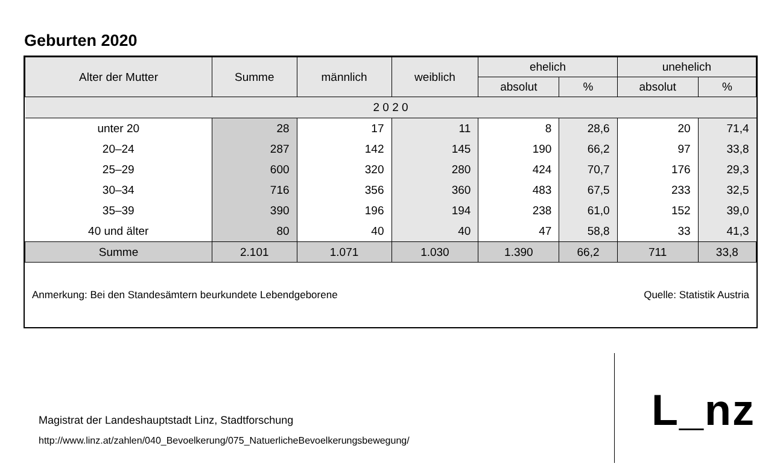Geburten 2020
| Alter der Mutter | Summe | männlich | weiblich | ehelich | | unehelich | |
| --- | --- | --- | --- | --- | --- | --- | --- |
| | | | | absolut | % | absolut | % |
| 2 0 2 0 | | | | | | | |
| unter 20 | 28 | 17 | 11 | 8 | 28,6 | 20 | 71,4 |
| 20–24 | 287 | 142 | 145 | 190 | 66,2 | 97 | 33,8 |
| 25–29 | 600 | 320 | 280 | 424 | 70,7 | 176 | 29,3 |
| 30–34 | 716 | 356 | 360 | 483 | 67,5 | 233 | 32,5 |
| 35–39 | 390 | 196 | 194 | 238 | 61,0 | 152 | 39,0 |
| 40 und älter | 80 | 40 | 40 | 47 | 58,8 | 33 | 41,3 |
| Summe | 2.101 | 1.071 | 1.030 | 1.390 | 66,2 | 711 | 33,8 |
Anmerkung: Bei den Standesämtern beurkundete Lebendgeborene Quelle: Statistik Austria
Magistrat der Landeshauptstadt Linz, Stadtforschung
http://www.linz.at/zahlen/040_Bevoelkerung/075_NatuerlicheBevoelkerungsbewegung/
L_nz